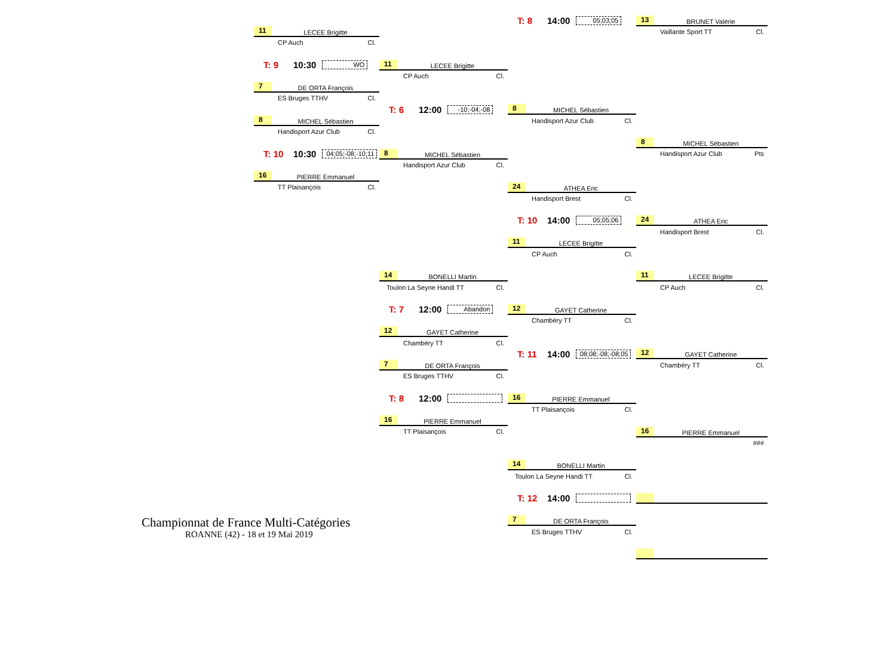T: 8 14:00 05;03;05
13 BRUNET Valérie
11 LECEE Brigitte
Vaillante Sport TT Cl.
CP Auch Cl.
T: 9 10:30 WO
11 LECEE Brigitte
CP Auch Cl.
7 DE ORTA François
ES Bruges TTHV Cl.
T: 6 12:00 -10;-04;-08
8 MICHEL Sébastien
8 MICHEL Sébastien
Handisport Azur Club Cl.
Handisport Azur Club Cl.
8 MICHEL Sébastien
T: 10 10:30 04;05;-08;-10;11
8 MICHEL Sébastien
Handisport Azur Club Pts
Handisport Azur Club Cl.
16 PIERRE Emmanuel
TT Plaisançois Cl.
24 ATHEA Eric
Handisport Brest Cl.
T: 10 14:00 05;05;06
24 ATHEA Eric
Handisport Brest Cl.
11 LECEE Brigitte
CP Auch Cl.
14 BONELLI Martin
11 LECEE Brigitte
Toulon La Seyne Handi TT Cl.
CP Auch Cl.
T: 7 12:00 Abandon
12 GAYET Catherine
Chambéry TT Cl.
12 GAYET Catherine
Chambéry TT Cl.
T: 11 14:00 08;08;-08;-08;05
12 GAYET Catherine
7 DE ORTA François
Chambéry TT Cl.
ES Bruges TTHV Cl.
T: 8 12:00
16 PIERRE Emmanuel
TT Plaisançois Cl.
16 PIERRE Emmanuel
TT Plaisançois Cl.
16 PIERRE Emmanuel
###
14 BONELLI Martin
Toulon La Seyne Handi TT Cl.
T: 12 14:00
Championnat de France Multi-Catégories
7 DE ORTA François
ROANNE (42) - 18 et 19 Mai 2019
ES Bruges TTHV Cl.